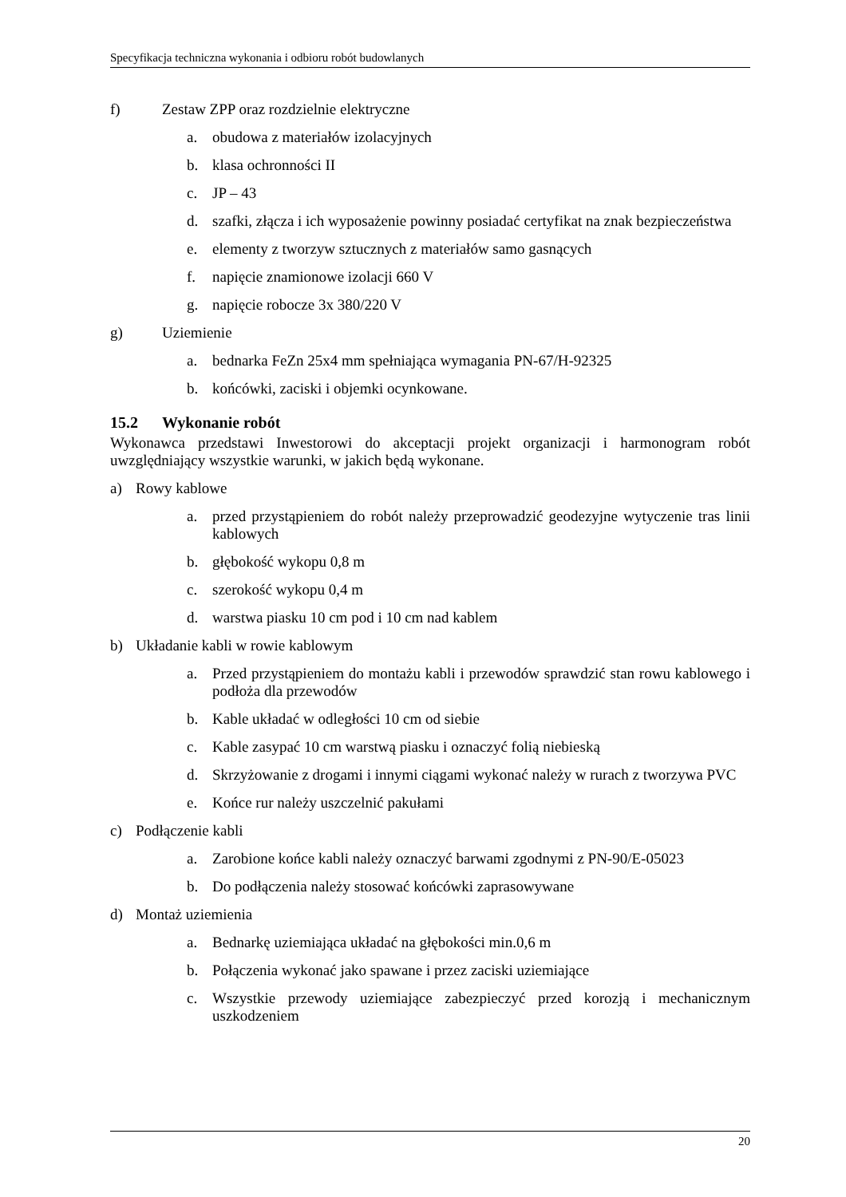Specyfikacja techniczna wykonania i odbioru robót budowlanych
f) Zestaw ZPP oraz rozdzielnie elektryczne
a. obudowa z materiałów izolacyjnych
b. klasa ochronności II
c. JP – 43
d. szafki, złącza i ich wyposażenie powinny posiadać certyfikat na znak bezpieczeństwa
e. elementy z tworzyw sztucznych z materiałów samo gasnących
f. napięcie znamionowe izolacji 660 V
g. napięcie robocze 3x 380/220 V
g) Uziemienie
a. bednarka FeZn 25x4 mm spełniająca wymagania PN-67/H-92325
b. końcówki, zaciski i objemki ocynkowane.
15.2 Wykonanie robót
Wykonawca przedstawi Inwestorowi do akceptacji projekt organizacji i harmonogram robót uwzględniający wszystkie warunki, w jakich będą wykonane.
a) Rowy kablowe
a. przed przystąpieniem do robót należy przeprowadzić geodezyjne wytyczenie tras linii kablowych
b. głębokość wykopu 0,8 m
c. szerokość wykopu 0,4 m
d. warstwa piasku 10 cm pod i 10 cm nad kablem
b) Układanie kabli w rowie kablowym
a. Przed przystąpieniem do montażu kabli i przewodów sprawdzić stan rowu kablowego i podłoża dla przewodów
b. Kable układać w odległości 10 cm od siebie
c. Kable zasypać 10 cm warstwą piasku i oznaczyć folią niebieską
d. Skrzyżowanie z drogami i innymi ciągami wykonać należy w rurach z tworzywa PVC
e. Końce rur należy uszczelnić pakułami
c) Podłączenie kabli
a. Zarobione końce kabli należy oznaczyć barwami zgodnymi z PN-90/E-05023
b. Do podłączenia należy stosować końcówki zaprasowywane
d) Montaż uziemienia
a. Bednarkę uziemiająca układać na głębokości min.0,6 m
b. Połączenia wykonać jako spawane i przez zaciski uziemiające
c. Wszystkie przewody uziemiające zabezpieczyć przed korozją i mechanicznym uszkodzeniem
20